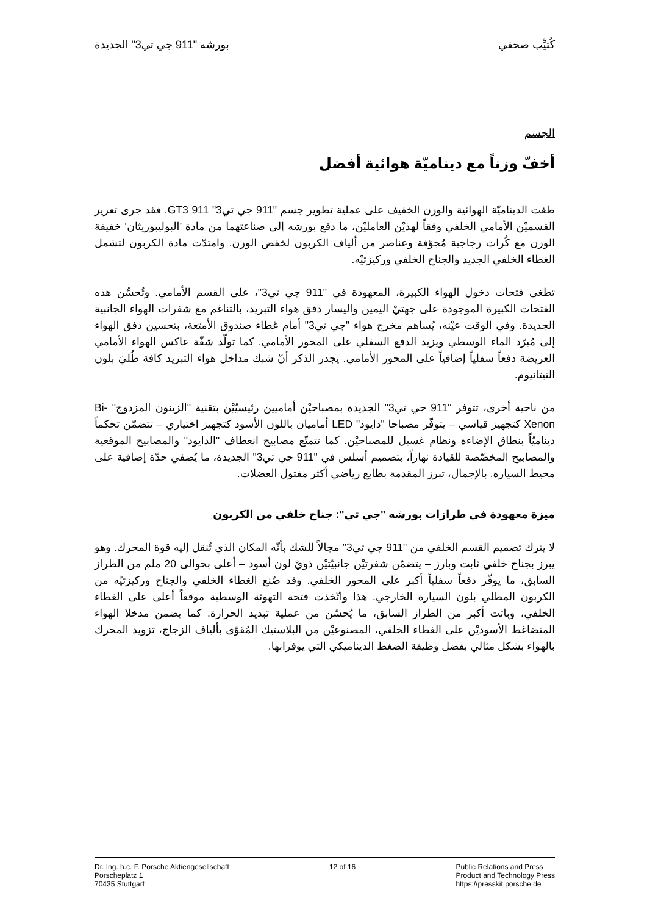كُتيِّب صحفي بورشه "911 جي تي3" الجديدة
الجسم
أخفّ وزناً مع ديناميّة هوائية أفضل
طغت الديناميّة الهوائية والوزن الخفيف على عملية تطوير جسم "911 جي تي3" 911 GT3. فقد جرى تعزيز القسميْن الأمامي الخلفي وفقاً لهذيْن العامليْن، ما دفع بورشه إلى صناعتهما من مادة ’البوليبوريثان‘ خفيفة الوزن مع كُرات زجاجية مُجوّفة وعناصر من ألياف الكربون لخفض الوزن. وامتدّت مادة الكربون لتشمل الغطاء الخلفي الجديد والجناح الخلفي وركيزتيْه.
تطغى فتحات دخول الهواء الكبيرة، المعهودة في "911 جي تي3"، على القسم الأمامي. وتُحسِّن هذه الفتحات الكبيرة الموجودة على جهتيْ اليمين واليسار دفق هواء التبريد، بالتناغم مع شفرات الهواء الجانبية الجديدة. وفي الوقت عيْنه، يُساهم مخرج هواء "جي تي3" أمام غطاء صندوق الأمتعة، بتحسين دفق الهواء إلى مُبرّد الماء الوسطي ويزيد الدفع السفلي على المحور الأمامي. كما تولّد شفّة عاكس الهواء الأمامي العريضة دفعاً سفلياً إضافياً على المحور الأمامي. يجدر الذكر أنّ شبك مداخل هواء التبريد كافة طُليَ بلون التيتانيوم.
من ناحية أخرى، تتوفر "911 جي تي3" الجديدة بمصباحيْن أماميين رئيسيّيْن بتقنية "الزينون المزدوج" Bi-Xenon كتجهيز قياسي – يتوفّر مصباحا "دايود" LED أماميان باللون الأسود كتجهيز اختياري – تتضمّن تحكماً ديناميّاً بنطاق الإضاءة ونظام غسيل للمصباحيْن. كما تتمتّع مصابيح انعطاف "الدايود" والمصابيح الموقعية والمصابيح المخصّصة للقيادة نهاراً، بتصميم أسلس في "911 جي تي3" الجديدة، ما يُضفي حدّة إضافية على محيط السيارة. بالإجمال، تبرز المقدمة بطابع رياضي أكثر مفتول العضلات.
ميزة معهودة في طرازات بورشه "جي تي": جناح خلفي من الكربون
لا يترك تصميم القسم الخلفي من "911 جي تي3" مجالاً للشك بأنّه المكان الذي تُنقل إليه قوة المحرك. وهو يبرز بجناح خلفي ثابت وبارز – يتضمّن شفرتيْن جانبيّتيْن ذويْ لون أسود – أعلى بحوالى 20 ملم من الطراز السابق، ما يوفّر دفعاً سفلياً أكبر على المحور الخلفي. وقد صُنع الغطاء الخلفي والجناح وركيزتيْه من الكربون المطلي بلون السيارة الخارجي. هذا واتّخذت فتحة التهوئة الوسطية موقعاً أعلى على الغطاء الخلفي، وباتت أكبر من الطراز السابق، ما يُحسّن من عملية تبديد الحرارة. كما يضمن مدخلا الهواء المتضاغط الأسوديْن على الغطاء الخلفي، المصنوعيْن من البلاستيك المُقوّى بألياف الزجاج، تزويد المحرك بالهواء بشكل مثالي بفضل وظيفة الضغط الديناميكي التي يوفرانها.
Dr. Ing. h.c. F. Porsche Aktiengesellschaft
Porscheplatz 1
70435 Stuttgart
12 of 16 Public Relations and Press
Product and Technology Press
https://presskit.porsche.de